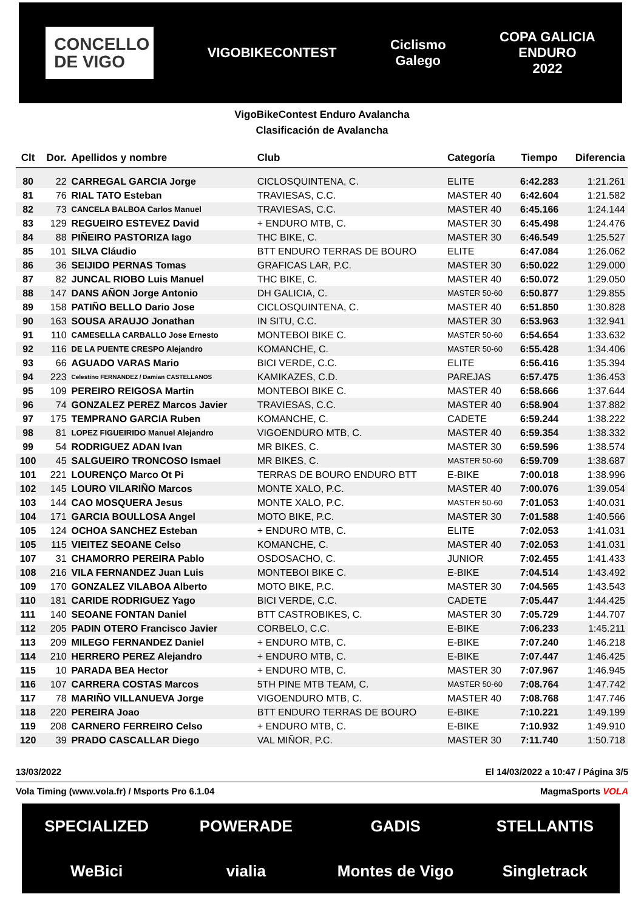CONCELLO
DE VIGO
VIGOBIKECONTEST
Ciclismo
Galego
COPA GALICIA
ENDURO
2022
VigoBikeContest Enduro Avalancha
Clasificación de Avalancha
| Clt | Dor. | Apellidos y nombre | Club | Categoría | Tiempo | Diferencia |
| --- | --- | --- | --- | --- | --- | --- |
| 80 | 22 | CARREGAL GARCIA Jorge | CICLOSQUINTENA, C. | ELITE | 6:42.283 | 1:21.261 |
| 81 | 76 | RIAL TATO Esteban | TRAVIESAS, C.C. | MASTER 40 | 6:42.604 | 1:21.582 |
| 82 | 73 | CANCELA BALBOA Carlos Manuel | TRAVIESAS, C.C. | MASTER 40 | 6:45.166 | 1:24.144 |
| 83 | 129 | REGUEIRO ESTEVEZ David | + ENDURO MTB, C. | MASTER 30 | 6:45.498 | 1:24.476 |
| 84 | 88 | PIÑEIRO PASTORIZA Iago | THC BIKE, C. | MASTER 30 | 6:46.549 | 1:25.527 |
| 85 | 101 | SILVA Cláudio | BTT ENDURO TERRAS DE BOURO | ELITE | 6:47.084 | 1:26.062 |
| 86 | 36 | SEIJIDO PERNAS Tomas | GRAFICAS LAR, P.C. | MASTER 30 | 6:50.022 | 1:29.000 |
| 87 | 82 | JUNCAL RIOBO Luis Manuel | THC BIKE, C. | MASTER 40 | 6:50.072 | 1:29.050 |
| 88 | 147 | DANS AÑON Jorge Antonio | DH GALICIA, C. | MASTER 50-60 | 6:50.877 | 1:29.855 |
| 89 | 158 | PATIÑO BELLO Dario Jose | CICLOSQUINTENA, C. | MASTER 40 | 6:51.850 | 1:30.828 |
| 90 | 163 | SOUSA ARAUJO Jonathan | IN SITU, C.C. | MASTER 30 | 6:53.963 | 1:32.941 |
| 91 | 110 | CAMESELLA CARBALLO Jose Ernesto | MONTEBOI BIKE C. | MASTER 50-60 | 6:54.654 | 1:33.632 |
| 92 | 116 | DE LA PUENTE CRESPO Alejandro | KOMANCHE, C. | MASTER 50-60 | 6:55.428 | 1:34.406 |
| 93 | 66 | AGUADO VARAS Mario | BICI VERDE, C.C. | ELITE | 6:56.416 | 1:35.394 |
| 94 | 223 | Celestino FERNANDEZ / Damian CASTELLANOS | KAMIKAZES, C.D. | PAREJAS | 6:57.475 | 1:36.453 |
| 95 | 109 | PEREIRO REIGOSA Martin | MONTEBOI BIKE C. | MASTER 40 | 6:58.666 | 1:37.644 |
| 96 | 74 | GONZALEZ PEREZ Marcos Javier | TRAVIESAS, C.C. | MASTER 40 | 6:58.904 | 1:37.882 |
| 97 | 175 | TEMPRANO GARCIA Ruben | KOMANCHE, C. | CADETE | 6:59.244 | 1:38.222 |
| 98 | 81 | LOPEZ FIGUEIRIDO Manuel Alejandro | VIGOENDURO MTB, C. | MASTER 40 | 6:59.354 | 1:38.332 |
| 99 | 54 | RODRIGUEZ ADAN Ivan | MR BIKES, C. | MASTER 30 | 6:59.596 | 1:38.574 |
| 100 | 45 | SALGUEIRO TRONCOSO Ismael | MR BIKES, C. | MASTER 50-60 | 6:59.709 | 1:38.687 |
| 101 | 221 | LOURENÇO Marco Ot Pi | TERRAS DE BOURO ENDURO BTT | E-BIKE | 7:00.018 | 1:38.996 |
| 102 | 145 | LOURO VILARIÑO Marcos | MONTE XALO, P.C. | MASTER 40 | 7:00.076 | 1:39.054 |
| 103 | 144 | CAO MOSQUERA Jesus | MONTE XALO, P.C. | MASTER 50-60 | 7:01.053 | 1:40.031 |
| 104 | 171 | GARCIA BOULLOSA Angel | MOTO BIKE, P.C. | MASTER 30 | 7:01.588 | 1:40.566 |
| 105 | 124 | OCHOA SANCHEZ Esteban | + ENDURO MTB, C. | ELITE | 7:02.053 | 1:41.031 |
| 105 | 115 | VIEITEZ SEOANE Celso | KOMANCHE, C. | MASTER 40 | 7:02.053 | 1:41.031 |
| 107 | 31 | CHAMORRO PEREIRA Pablo | OSDOSACHO, C. | JUNIOR | 7:02.455 | 1:41.433 |
| 108 | 216 | VILA FERNANDEZ Juan Luis | MONTEBOI BIKE C. | E-BIKE | 7:04.514 | 1:43.492 |
| 109 | 170 | GONZALEZ VILABOA Alberto | MOTO BIKE, P.C. | MASTER 30 | 7:04.565 | 1:43.543 |
| 110 | 181 | CARIDE RODRIGUEZ Yago | BICI VERDE, C.C. | CADETE | 7:05.447 | 1:44.425 |
| 111 | 140 | SEOANE FONTAN Daniel | BTT CASTROBIKES, C. | MASTER 30 | 7:05.729 | 1:44.707 |
| 112 | 205 | PADIN OTERO Francisco Javier | CORBELO, C.C. | E-BIKE | 7:06.233 | 1:45.211 |
| 113 | 209 | MILEGO FERNANDEZ Daniel | + ENDURO MTB, C. | E-BIKE | 7:07.240 | 1:46.218 |
| 114 | 210 | HERRERO PEREZ Alejandro | + ENDURO MTB, C. | E-BIKE | 7:07.447 | 1:46.425 |
| 115 | 10 | PARADA BEA Hector | + ENDURO MTB, C. | MASTER 30 | 7:07.967 | 1:46.945 |
| 116 | 107 | CARRERA COSTAS Marcos | 5TH PINE MTB TEAM, C. | MASTER 50-60 | 7:08.764 | 1:47.742 |
| 117 | 78 | MARIÑO VILLANUEVA Jorge | VIGOENDURO MTB, C. | MASTER 40 | 7:08.768 | 1:47.746 |
| 118 | 220 | PEREIRA Joao | BTT ENDURO TERRAS DE BOURO | E-BIKE | 7:10.221 | 1:49.199 |
| 119 | 208 | CARNERO FERREIRO Celso | + ENDURO MTB, C. | E-BIKE | 7:10.932 | 1:49.910 |
| 120 | 39 | PRADO CASCALLAR Diego | VAL MIÑOR, P.C. | MASTER 30 | 7:11.740 | 1:50.718 |
13/03/2022 El 14/03/2022 a 10:47 / Página 3/5
Vola Timing (www.vola.fr) / Msports Pro 6.1.04 MagmaSports VOLA
SPECIALIZED
POWERADE
GADIS
STELLANTIS
WeBici
vialia
Montes de Vigo
Singletrack